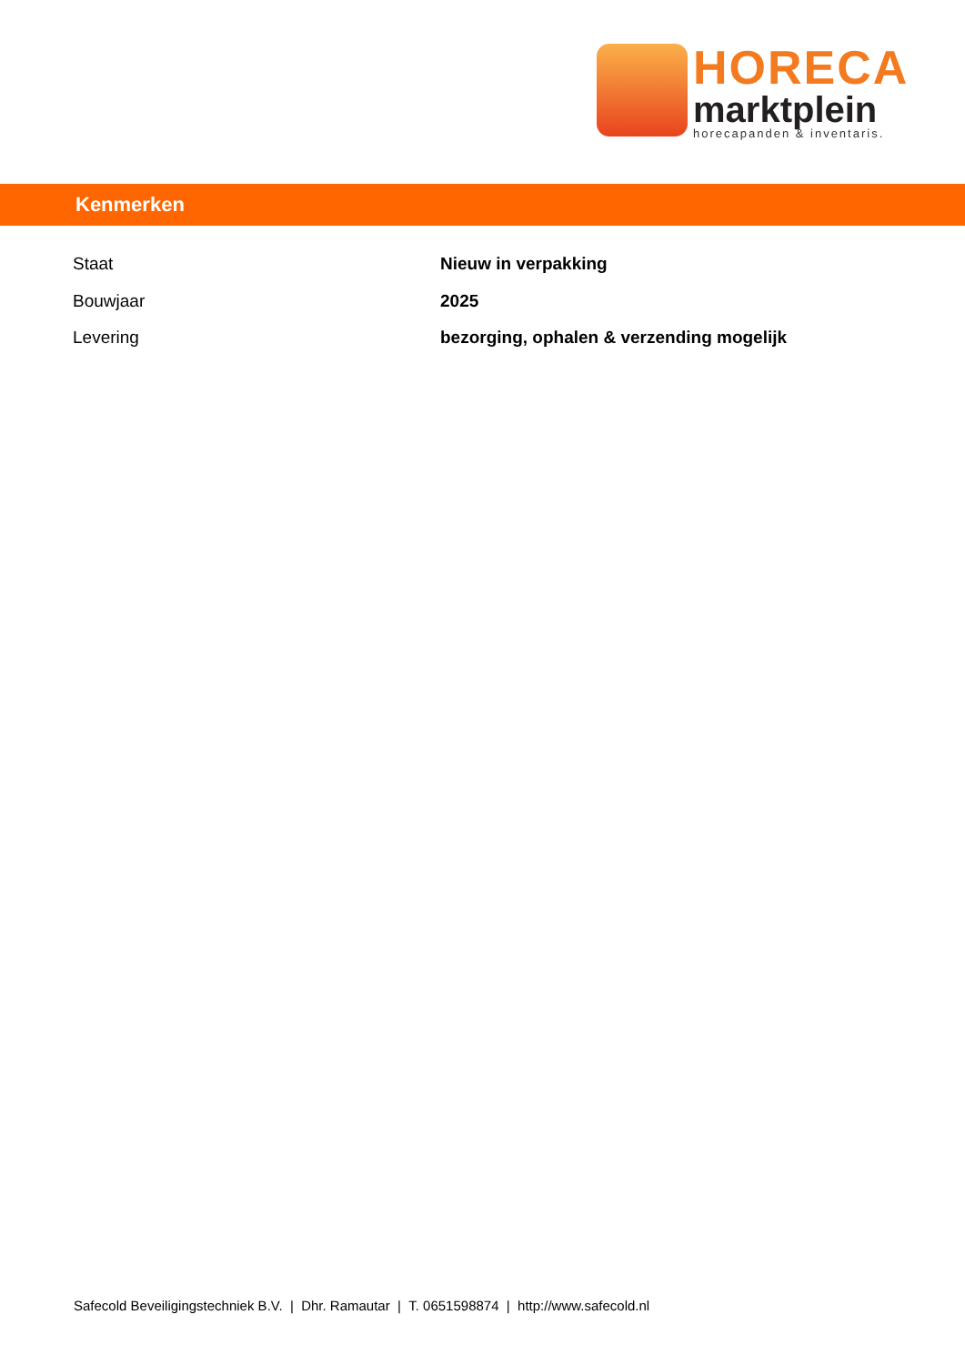HORECA
marktplein
horecapanden & inventaris.
Kenmerken
| Staat | Nieuw in verpakking |
| Bouwjaar | 2025 |
| Levering | bezorging, ophalen & verzending mogelijk |
Safecold Beveiligingstechniek B.V. | Dhr. Ramautar | T. 0651598874 | http://www.safecold.nl